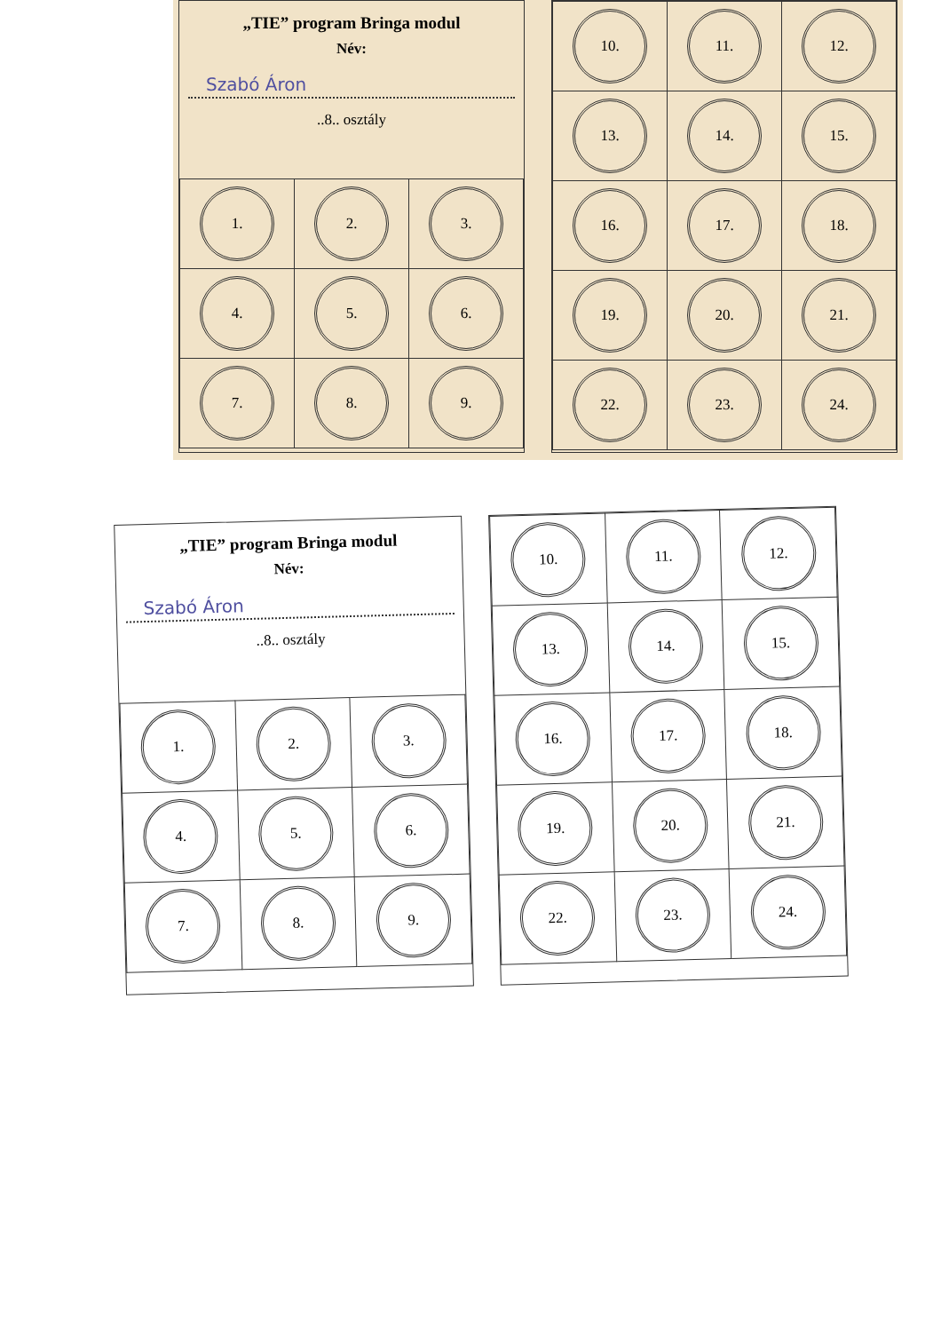„TIE” program Bringa modul
Név:
Szabó Áron
..8.. osztály
| 1. | 2. | 3. |
| 4. | 5. | 6. |
| 7. | 8. | 9. |
| 10. | 11. | 12. |
| 13. | 14. | 15. |
| 16. | 17. | 18. |
| 19. | 20. | 21. |
| 22. | 23. | 24. |
„TIE” program Bringa modul
Név:
Szabó Áron
..8.. osztály
| 1. | 2. | 3. |
| 4. | 5. | 6. |
| 7. | 8. | 9. |
| 10. | 11. | 12. |
| 13. | 14. | 15. |
| 16. | 17. | 18. |
| 19. | 20. | 21. |
| 22. | 23. | 24. |